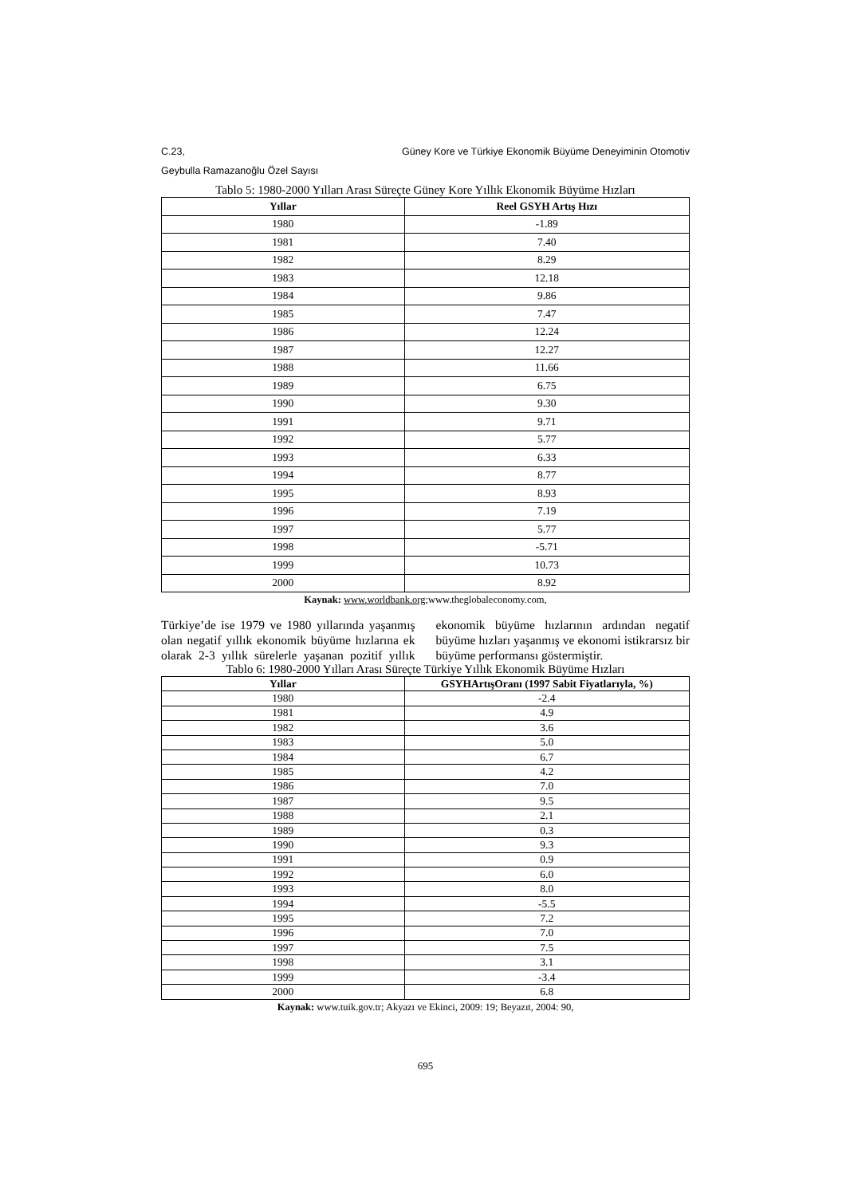C.23, Güney Kore ve Türkiye Ekonomik Büyüme Deneyiminin Otomotiv
Geybulla Ramazanoğlu Özel Sayısı
Tablo 5: 1980-2000 Yılları Arası Süreçte Güney Kore Yıllık Ekonomik Büyüme Hızları
| Yıllar | Reel GSYH Artış Hızı |
| --- | --- |
| 1980 | -1.89 |
| 1981 | 7.40 |
| 1982 | 8.29 |
| 1983 | 12.18 |
| 1984 | 9.86 |
| 1985 | 7.47 |
| 1986 | 12.24 |
| 1987 | 12.27 |
| 1988 | 11.66 |
| 1989 | 6.75 |
| 1990 | 9.30 |
| 1991 | 9.71 |
| 1992 | 5.77 |
| 1993 | 6.33 |
| 1994 | 8.77 |
| 1995 | 8.93 |
| 1996 | 7.19 |
| 1997 | 5.77 |
| 1998 | -5.71 |
| 1999 | 10.73 |
| 2000 | 8.92 |
Kaynak: www.worldbank.org;www.theglobaleconomy.com,
Türkiye’de ise 1979 ve 1980 yıllarında yaşanmış olan negatif yıllık ekonomik büyüme hızlarına ek olarak 2-3 yıllık sürelerle yaşanan pozitif yıllık ekonomik büyüme hızlarının ardından negatif büyüme hızları yaşanmış ve ekonomi istikrarsız bir büyüme performansı göstermiştir.
Tablo 6: 1980-2000 Yılları Arası Süreçte Türkiye Yıllık Ekonomik Büyüme Hızları
| Yıllar | GSYHArtışOranı (1997 Sabit Fiyatlarıyla, %) |
| --- | --- |
| 1980 | -2.4 |
| 1981 | 4.9 |
| 1982 | 3.6 |
| 1983 | 5.0 |
| 1984 | 6.7 |
| 1985 | 4.2 |
| 1986 | 7.0 |
| 1987 | 9.5 |
| 1988 | 2.1 |
| 1989 | 0.3 |
| 1990 | 9.3 |
| 1991 | 0.9 |
| 1992 | 6.0 |
| 1993 | 8.0 |
| 1994 | -5.5 |
| 1995 | 7.2 |
| 1996 | 7.0 |
| 1997 | 7.5 |
| 1998 | 3.1 |
| 1999 | -3.4 |
| 2000 | 6.8 |
Kaynak: www.tuik.gov.tr; Akyazı ve Ekinci, 2009: 19; Beyazıt, 2004: 90,
695